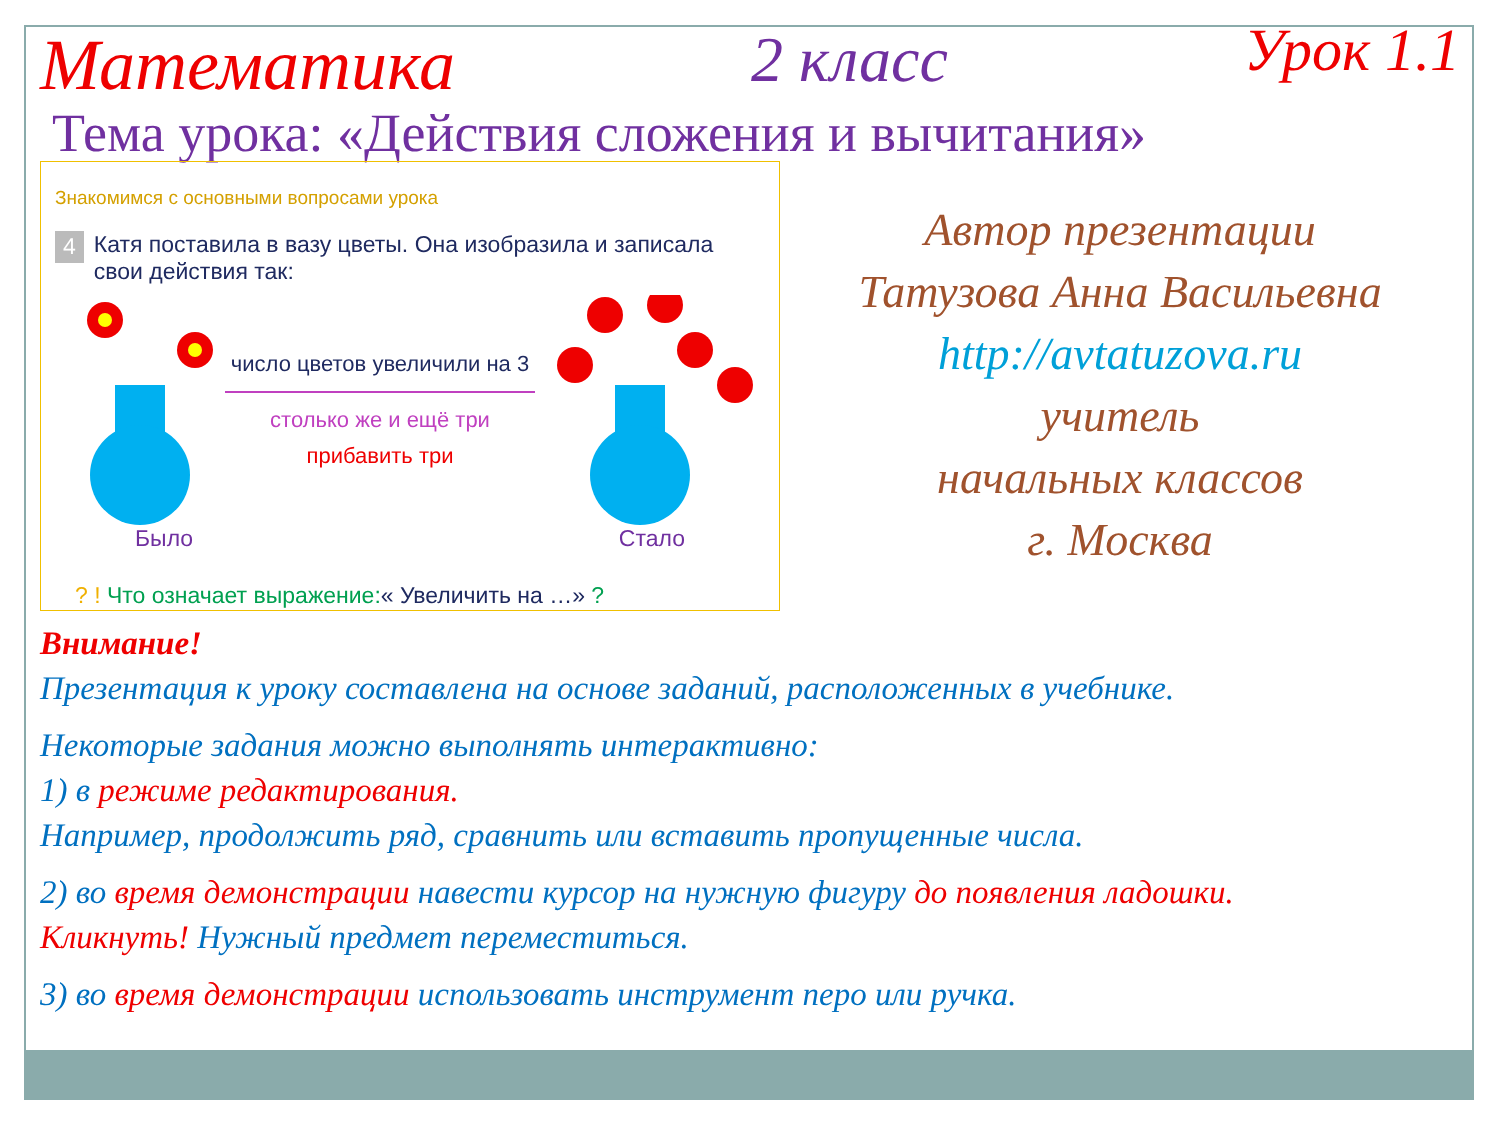Математика 2 класс Урок 1.1
Тема урока: «Действия сложения и вычитания»
Знакомимся с основными вопросами урока
4 Катя поставила в вазу цветы. Она изобразила и записала свои действия так:
число цветов увеличили на 3
столько же и ещё три
прибавить три
Было Стало
? ! Что означает выражение:« Увеличить на …» ?
Автор презентации
Татузова Анна Васильевна
http://avtatuzova.ru
учитель
начальных классов
г. Москва
Внимание!
Презентация к уроку составлена на основе заданий, расположенных в учебнике.
Некоторые задания можно выполнять интерактивно:
1) в режиме редактирования.
Например, продолжить ряд, сравнить или вставить пропущенные числа.
2) во время демонстрации навести курсор на нужную фигуру до появления ладошки.
Кликнуть! Нужный предмет переместиться.
3) во время демонстрации использовать инструмент перо или ручка.